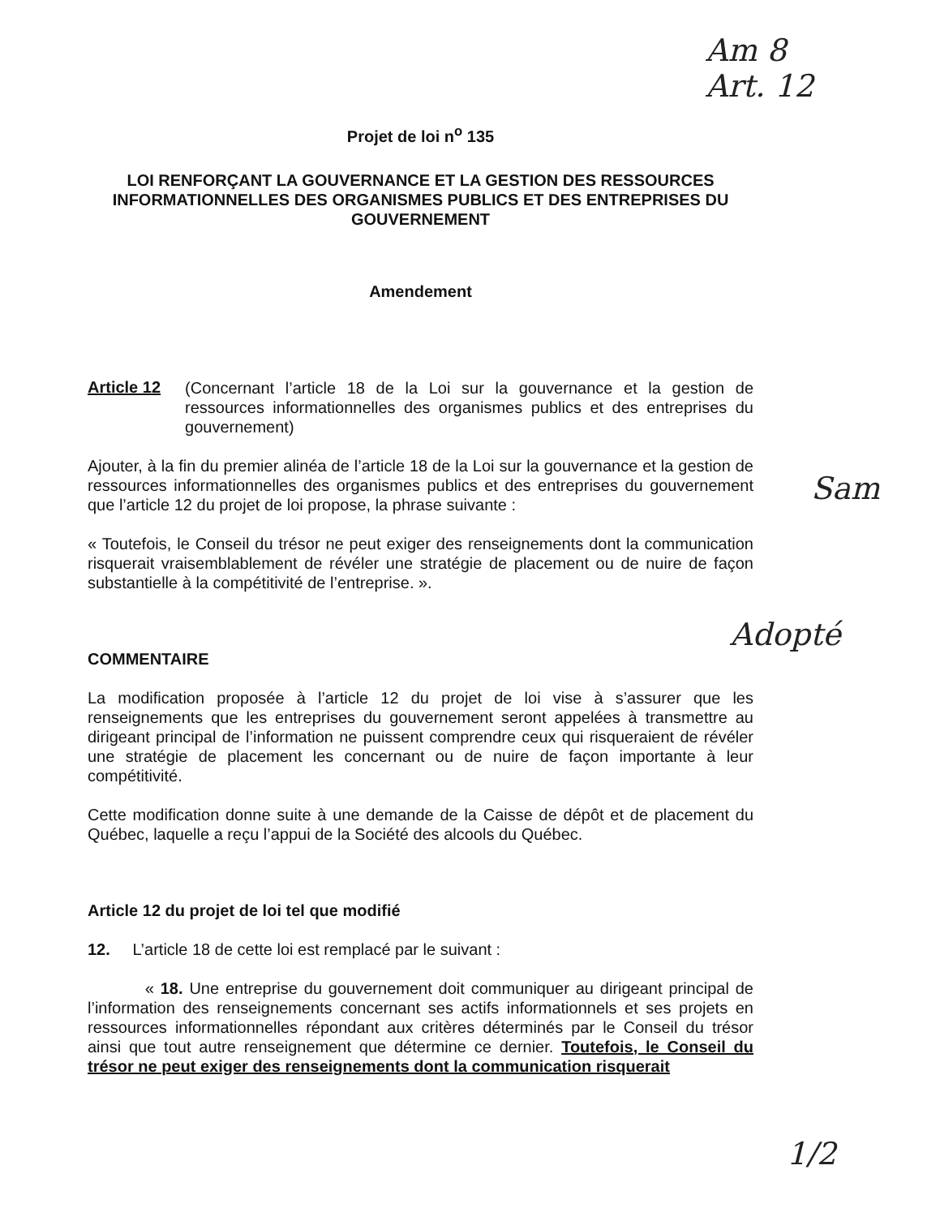Am 8
Art. 12
Projet de loi n<sup>o</sup> 135
LOI RENFORÇANT LA GOUVERNANCE ET LA GESTION DES RESSOURCES INFORMATIONNELLES DES ORGANISMES PUBLICS ET DES ENTREPRISES DU GOUVERNEMENT
Amendement
Article 12
(Concernant l’article 18 de la Loi sur la gouvernance et la gestion de ressources informationnelles des organismes publics et des entreprises du gouvernement)
Ajouter, à la fin du premier alinéa de l’article 18 de la Loi sur la gouvernance et la gestion de ressources informationnelles des organismes publics et des entreprises du gouvernement que l’article 12 du projet de loi propose, la phrase suivante :
« Toutefois, le Conseil du trésor ne peut exiger des renseignements dont la communication risquerait vraisemblablement de révéler une stratégie de placement ou de nuire de façon substantielle à la compétitivité de l’entreprise. ».
COMMENTAIRE
La modification proposée à l’article 12 du projet de loi vise à s’assurer que les renseignements que les entreprises du gouvernement seront appelées à transmettre au dirigeant principal de l’information ne puissent comprendre ceux qui risqueraient de révéler une stratégie de placement les concernant ou de nuire de façon importante à leur compétitivité.
Cette modification donne suite à une demande de la Caisse de dépôt et de placement du Québec, laquelle a reçu l’appui de la Société des alcools du Québec.
Article 12 du projet de loi tel que modifié
12. L’article 18 de cette loi est remplacé par le suivant :
« 18. Une entreprise du gouvernement doit communiquer au dirigeant principal de l’information des renseignements concernant ses actifs informationnels et ses projets en ressources informationnelles répondant aux critères déterminés par le Conseil du trésor ainsi que tout autre renseignement que détermine ce dernier. Toutefois, le Conseil du trésor ne peut exiger des renseignements dont la communication risquerait
Sam
Adopté
1/2